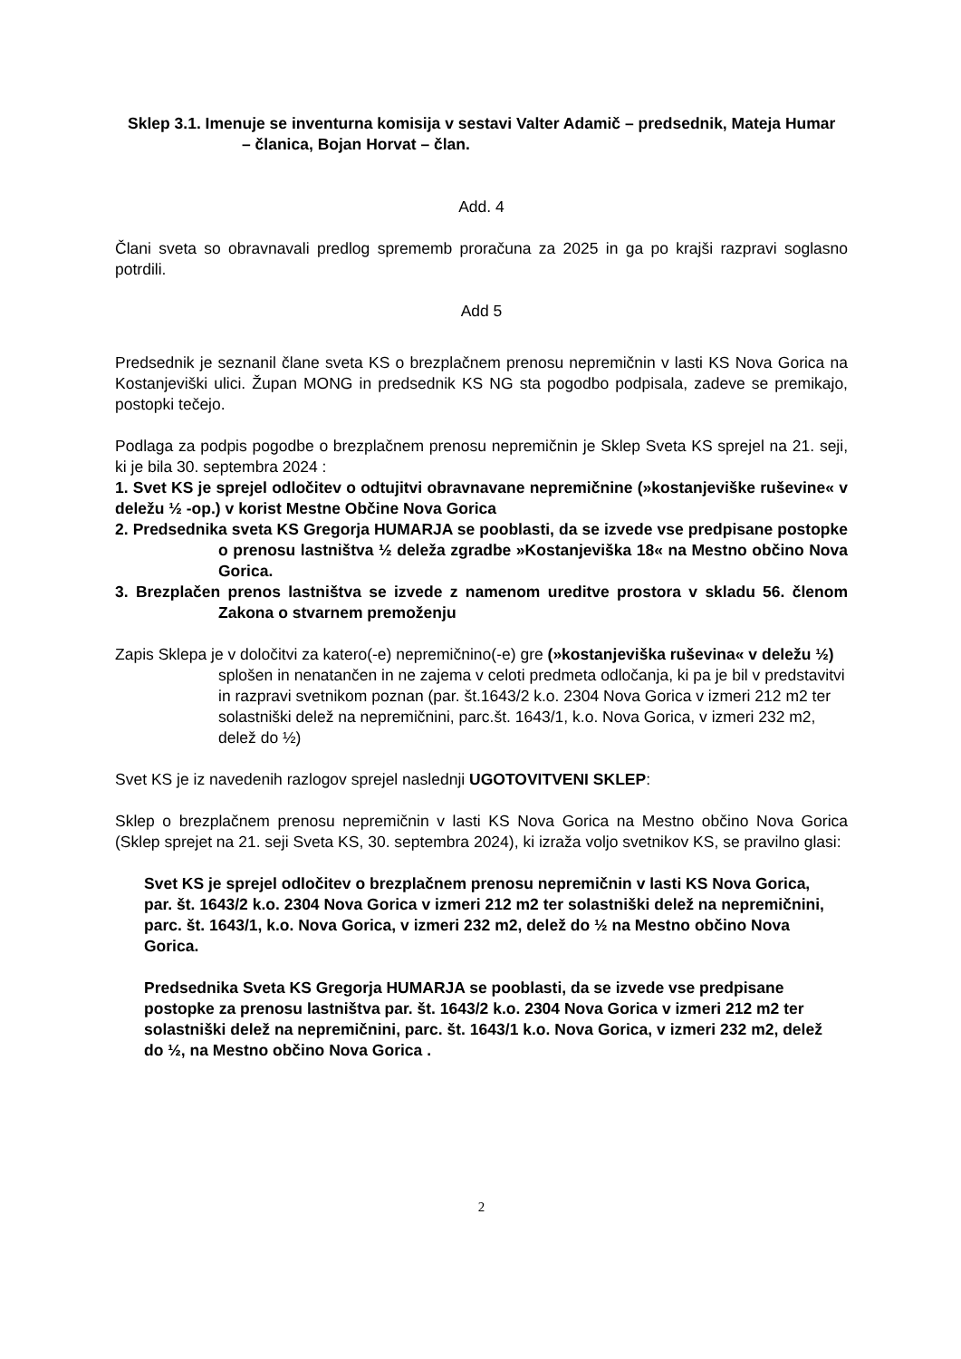Sklep 3.1. Imenuje se inventurna komisija v sestavi Valter Adamič – predsednik, Mateja Humar – članica, Bojan Horvat – član.
Add. 4
Člani sveta so obravnavali predlog sprememb proračuna za 2025 in ga po krajši razpravi soglasno potrdili.
Add 5
Predsednik je seznanil člane sveta KS o brezplačnem prenosu nepremičnin v lasti KS Nova Gorica na Kostanjeviški ulici. Župan MONG in predsednik KS NG sta pogodbo podpisala, zadeve se premikajo, postopki tečejo.
Podlaga za podpis pogodbe o brezplačnem prenosu nepremičnin je Sklep Sveta KS sprejel na 21. seji, ki je bila 30. septembra 2024 :
1. Svet KS je sprejel odločitev o odtujitvi obravnavane nepremičnine (»kostanjeviške ruševine« v deležu ½ -op.) v korist Mestne Občine Nova Gorica
2. Predsednika sveta KS Gregorja HUMARJA se pooblasti, da se izvede vse predpisane postopke o prenosu lastništva ½ deleža zgradbe »Kostanjeviška 18« na Mestno občino Nova Gorica.
3. Brezplačen prenos lastništva se izvede z namenom ureditve prostora v skladu 56. členom Zakona o stvarnem premoženju
Zapis Sklepa je v določitvi za katero(-e) nepremičnino(-e) gre (»kostanjeviška ruševina« v deležu ½) splošen in nenatančen in ne zajema v celoti predmeta odločanja, ki pa je bil v predstavitvi in razpravi svetnikom poznan (par. št.1643/2 k.o. 2304 Nova Gorica v izmeri 212 m2 ter solastniški delež na nepremičnini, parc.št. 1643/1, k.o. Nova Gorica, v izmeri 232 m2, delež do ½)
Svet KS je iz navedenih razlogov sprejel naslednji UGOTOVITVENI SKLEP:
Sklep o brezplačnem prenosu nepremičnin v lasti KS Nova Gorica na Mestno občino Nova Gorica (Sklep sprejet na 21. seji Sveta KS, 30. septembra 2024), ki izraža voljo svetnikov KS, se pravilno glasi:
Svet KS je sprejel odločitev o brezplačnem prenosu nepremičnin v lasti KS Nova Gorica, par. št. 1643/2 k.o. 2304 Nova Gorica v izmeri 212 m2 ter solastniški delež na nepremičnini, parc. št. 1643/1, k.o. Nova Gorica, v izmeri 232 m2, delež do ½ na Mestno občino Nova Gorica.
Predsednika Sveta KS Gregorja HUMARJA se pooblasti, da se izvede vse predpisane postopke za prenosu lastništva par. št. 1643/2 k.o. 2304 Nova Gorica v izmeri 212 m2 ter solastniški delež na nepremičnini, parc. št. 1643/1 k.o. Nova Gorica, v izmeri 232 m2, delež do ½, na Mestno občino Nova Gorica .
2